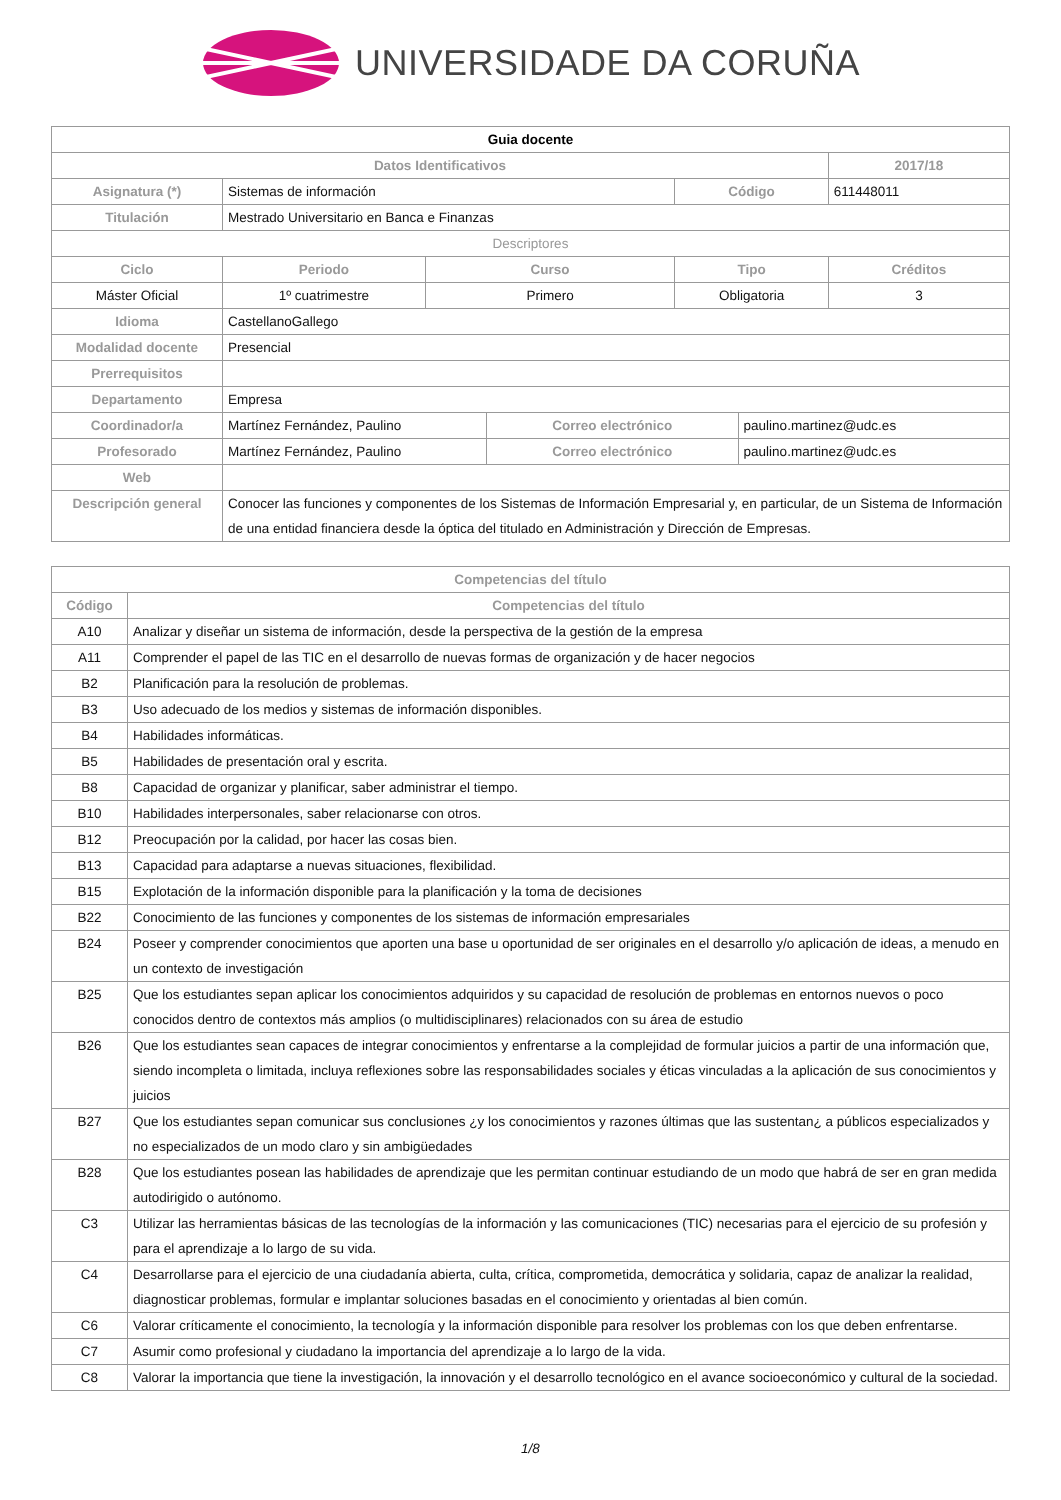UNIVERSIDADE DA CORUÑA
| Guia docente | | | | | | | |
| Datos Identificativos | | | | | | | 2017/18 |
| Asignatura (*) | Sistemas de información | | | | Código | | 611448011 |
| Titulación | Mestrado Universitario en Banca e Finanzas | | | | | | |
| Descriptores | | | | | | | |
| Ciclo | | Periodo | Curso | | Tipo | | Créditos |
| Máster Oficial | | 1º cuatrimestre | Primero | | Obligatoria | | 3 |
| Idioma | CastellanoGallego | | | | | | |
| Modalidad docente | Presencial | | | | | | |
| Prerrequisitos | | | | | | | |
| Departamento | Empresa | | | | | | |
| Coordinador/a | Martínez Fernández, Paulino | | | Correo electrónico | | paulino.martinez@udc.es | |
| Profesorado | Martínez Fernández, Paulino | | | Correo electrónico | | paulino.martinez@udc.es | |
| Web | | | | | | | |
| Descripción general | Conocer las funciones y componentes de los Sistemas de Información Empresarial y, en particular, de un Sistema de Información de una entidad financiera desde la óptica del titulado en Administración y Dirección de Empresas. | | | | | | |
| Competencias del título | |
| --- | --- |
| Código | Competencias del título |
| A10 | Analizar y diseñar un sistema de información, desde la perspectiva de la gestión de la empresa |
| A11 | Comprender el papel de las TIC en el desarrollo de nuevas formas de organización y de hacer negocios |
| B2 | Planificación para la resolución de problemas. |
| B3 | Uso adecuado de los medios y sistemas de información disponibles. |
| B4 | Habilidades informáticas. |
| B5 | Habilidades de presentación oral y escrita. |
| B8 | Capacidad de organizar y planificar, saber administrar el tiempo. |
| B10 | Habilidades interpersonales, saber relacionarse con otros. |
| B12 | Preocupación por la calidad, por hacer las cosas bien. |
| B13 | Capacidad para adaptarse a nuevas situaciones, flexibilidad. |
| B15 | Explotación de la información disponible para la planificación y la toma de decisiones |
| B22 | Conocimiento de las funciones y componentes de los sistemas de información empresariales |
| B24 | Poseer y comprender conocimientos que aporten una base u oportunidad de ser originales en el desarrollo y/o aplicación de ideas, a menudo en un contexto de investigación |
| B25 | Que los estudiantes sepan aplicar los conocimientos adquiridos y su capacidad de resolución de problemas en entornos nuevos o poco conocidos dentro de contextos más amplios (o multidisciplinares) relacionados con su área de estudio |
| B26 | Que los estudiantes sean capaces de integrar conocimientos y enfrentarse a la complejidad de formular juicios a partir de una información que, siendo incompleta o limitada, incluya reflexiones sobre las responsabilidades sociales y éticas vinculadas a la aplicación de sus conocimientos y juicios |
| B27 | Que los estudiantes sepan comunicar sus conclusiones ¿y los conocimientos y razones últimas que las sustentan¿ a públicos especializados y no especializados de un modo claro y sin ambigüedades |
| B28 | Que los estudiantes posean las habilidades de aprendizaje que les permitan continuar estudiando de un modo que habrá de ser en gran medida autodirigido o autónomo. |
| C3 | Utilizar las herramientas básicas de las tecnologías de la información y las comunicaciones (TIC) necesarias para el ejercicio de su profesión y para el aprendizaje a lo largo de su vida. |
| C4 | Desarrollarse para el ejercicio de una ciudadanía abierta, culta, crítica, comprometida, democrática y solidaria, capaz de analizar la realidad, diagnosticar problemas, formular e implantar soluciones basadas en el conocimiento y orientadas al bien común. |
| C6 | Valorar críticamente el conocimiento, la tecnología y la información disponible para resolver los problemas con los que deben enfrentarse. |
| C7 | Asumir como profesional y ciudadano la importancia del aprendizaje a lo largo de la vida. |
| C8 | Valorar la importancia que tiene la investigación, la innovación y el desarrollo tecnológico en el avance socioeconómico y cultural de la sociedad. |
1/8